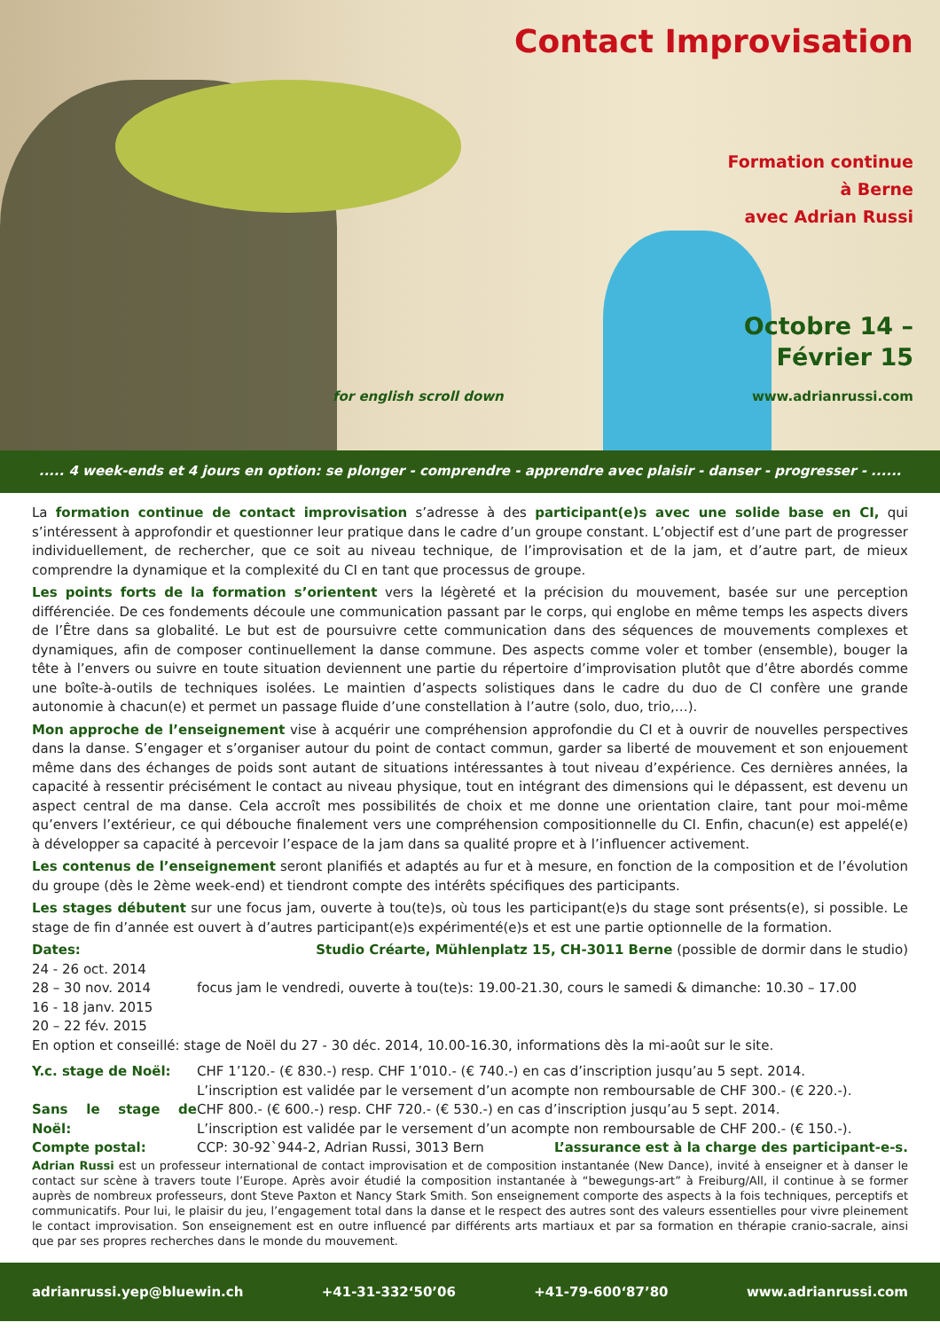Contact Improvisation
Formation continue
à Berne
avec Adrian Russi
Octobre 14 –
Février 15
for english scroll down www.adrianrussi.com
..... 4 week-ends et 4 jours en option: se plonger - comprendre - apprendre avec plaisir - danser - progresser - ......
La formation continue de contact improvisation s’adresse à des participant(e)s avec une solide base en CI, qui s’intéressent à approfondir et questionner leur pratique dans le cadre d’un groupe constant. L’objectif est d’une part de progresser individuellement, de rechercher, que ce soit au niveau technique, de l’improvisation et de la jam, et d’autre part, de mieux comprendre la dynamique et la complexité du CI en tant que processus de groupe.
Les points forts de la formation s’orientent vers la légèreté et la précision du mouvement, basée sur une perception différenciée. De ces fondements découle une communication passant par le corps, qui englobe en même temps les aspects divers de l’Être dans sa globalité. Le but est de poursuivre cette communication dans des séquences de mouvements complexes et dynamiques, afin de composer continuellement la danse commune. Des aspects comme voler et tomber (ensemble), bouger la tête à l’envers ou suivre en toute situation deviennent une partie du répertoire d’improvisation plutôt que d’être abordés comme une boîte-à-outils de techniques isolées. Le maintien d’aspects solistiques dans le cadre du duo de CI confère une grande autonomie à chacun(e) et permet un passage fluide d’une constellation à l’autre (solo, duo, trio,…).
Mon approche de l’enseignement vise à acquérir une compréhension approfondie du CI et à ouvrir de nouvelles perspectives dans la danse. S’engager et s’organiser autour du point de contact commun, garder sa liberté de mouvement et son enjouement même dans des échanges de poids sont autant de situations intéressantes à tout niveau d’expérience. Ces dernières années, la capacité à ressentir précisément le contact au niveau physique, tout en intégrant des dimensions qui le dépassent, est devenu un aspect central de ma danse. Cela accroît mes possibilités de choix et me donne une orientation claire, tant pour moi-même qu’envers l’extérieur, ce qui débouche finalement vers une compréhension compositionnelle du CI. Enfin, chacun(e) est appelé(e) à développer sa capacité à percevoir l’espace de la jam dans sa qualité propre et à l’influencer activement.
Les contenus de l’enseignement seront planifiés et adaptés au fur et à mesure, en fonction de la composition et de l’évolution du groupe (dès le 2ème week-end) et tiendront compte des intérêts spécifiques des participants.
Les stages débutent sur une focus jam, ouverte à tou(te)s, où tous les participant(e)s du stage sont présents(e), si possible. Le stage de fin d’année est ouvert à d’autres participant(e)s expérimenté(e)s et est une partie optionnelle de la formation.
Dates: Studio Créarte, Mühlenplatz 15, CH-3011 Berne (possible de dormir dans le studio)
24 - 26 oct. 2014
28 – 30 nov. 2014
16 - 18 janv. 2015
20 – 22 fév. 2015
focus jam le vendredi, ouverte à tou(te)s: 19.00-21.30, cours le samedi & dimanche: 10.30 – 17.00
En option et conseillé: stage de Noël du 27 - 30 déc. 2014, 10.00-16.30, informations dès la mi-août sur le site.
Y.c. stage de Noël: CHF 1’120.- (€ 830.-) resp. CHF 1’010.- (€ 740.-) en cas d’inscription jusqu’au 5 sept. 2014.
L’inscription est validée par le versement d’un acompte non remboursable de CHF 300.- (€ 220.-).
Sans le stage de Noël:
CHF 800.- (€ 600.-) resp. CHF 720.- (€ 530.-) en cas d’inscription jusqu’au 5 sept. 2014.
L’inscription est validée par le versement d’un acompte non remboursable de CHF 200.- (€ 150.-).
Compte postal: CCP: 30-92`944-2, Adrian Russi, 3013 Bern
L’assurance est à la charge des participant-e-s.
Adrian Russi est un professeur international de contact improvisation et de composition instantanée (New Dance), invité à enseigner et à danser le contact sur scène à travers toute l’Europe. Après avoir étudié la composition instantanée à “bewegungs-art” à Freiburg/All, il continue à se former auprès de nombreux professeurs, dont Steve Paxton et Nancy Stark Smith. Son enseignement comporte des aspects à la fois techniques, perceptifs et communicatifs. Pour lui, le plaisir du jeu, l’engagement total dans la danse et le respect des autres sont des valeurs essentielles pour vivre pleinement le contact improvisation. Son enseignement est en outre influencé par différents arts martiaux et par sa formation en thérapie cranio-sacrale, ainsi que par ses propres recherches dans le monde du mouvement.
adrianrussi.yep@bluewin.ch +41-31-332‘50’06 +41-79-600‘87’80 www.adrianrussi.com